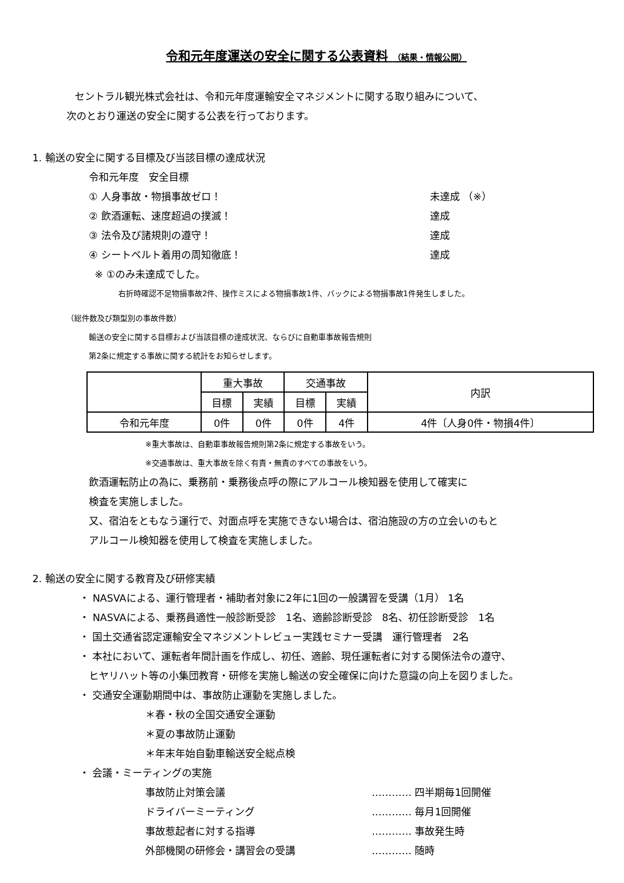令和元年度運送の安全に関する公表資料 （結果・情報公開）
セントラル観光株式会社は、令和元年度運輸安全マネジメントに関する取り組みについて、
次のとおり運送の安全に関する公表を行っております。
1. 輸送の安全に関する目標及び当該目標の達成状況
令和元年度　安全目標
① 人身事故・物損事故ゼロ！ 未達成 （※）
② 飲酒運転、速度超過の撲滅！ 達成
③ 法令及び諸規則の遵守！ 達成
④ シートベルト着用の周知徹底！ 達成
※ ①のみ未達成でした。
右折時確認不足物損事故2件、操作ミスによる物損事故1件、バックによる物損事故1件発生しました。
（総件数及び類型別の事故件数）
輸送の安全に関する目標および当該目標の達成状況、ならびに自動車事故報告規則
第2条に規定する事故に関する統計をお知らせします。
| | 重大事故 | | 交通事故 | | 内訳 |
| --- | --- | --- | --- | --- | --- |
| | 目標 | 実績 | 目標 | 実績 | |
| 令和元年度 | 0件 | 0件 | 0件 | 4件 | 4件〔人身0件・物損4件〕 |
※重大事故は、自動車事故報告規則第2条に規定する事故をいう。
※交通事故は、重大事故を除く有責・無責のすべての事故をいう。
飲酒運転防止の為に、乗務前・乗務後点呼の際にアルコール検知器を使用して確実に
検査を実施しました。
又、宿泊をともなう運行で、対面点呼を実施できない場合は、宿泊施設の方の立会いのもと
アルコール検知器を使用して検査を実施しました。
2. 輸送の安全に関する教育及び研修実績
・ NASVAによる、運行管理者・補助者対象に2年に1回の一般講習を受講（1月） 1名
・ NASVAによる、乗務員適性一般診断受診　1名、適齢診断受診　8名、初任診断受診　1名
・ 国土交通省認定運輸安全マネジメントレビュー実践セミナー受講　運行管理者　2名
・ 本社において、運転者年間計画を作成し、初任、適齢、現任運転者に対する関係法令の遵守、
ヒヤリハット等の小集団教育・研修を実施し輸送の安全確保に向けた意識の向上を図りました。
・ 交通安全運動期間中は、事故防止運動を実施しました。
＊春・秋の全国交通安全運動
＊夏の事故防止運動
＊年末年始自動車輸送安全総点検
・ 会議・ミーティングの実施
事故防止対策会議 ………… 四半期毎1回開催
ドライバーミーティング ………… 毎月1回開催
事故惹起者に対する指導 ………… 事故発生時
外部機関の研修会・講習会の受講 ………… 随時